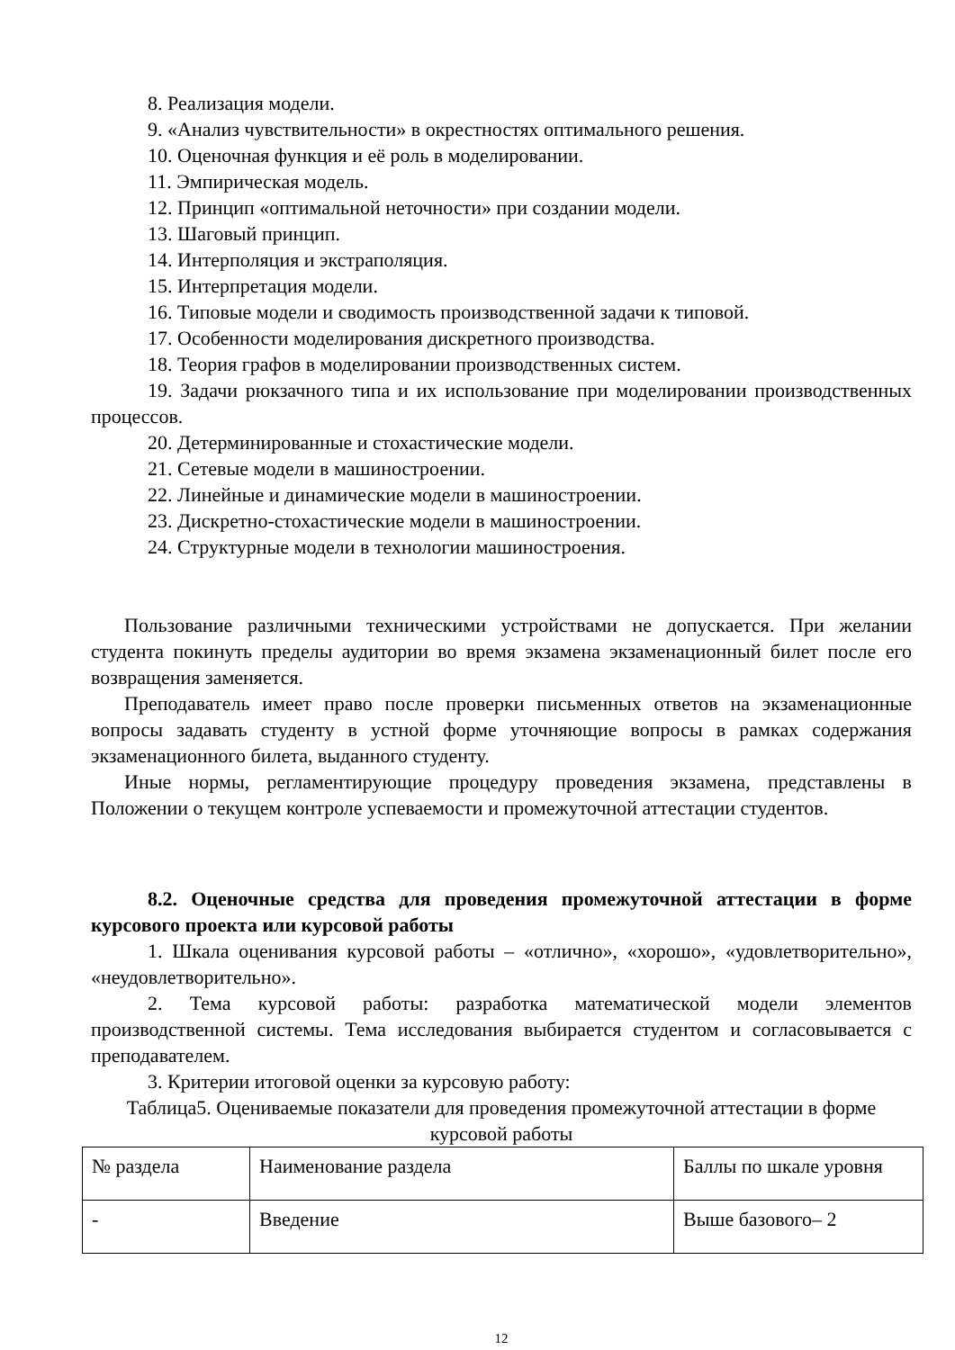8. Реализация модели.
9. «Анализ чувствительности» в окрестностях оптимального решения.
10. Оценочная функция и её роль в моделировании.
11. Эмпирическая модель.
12. Принцип «оптимальной неточности» при создании модели.
13. Шаговый принцип.
14. Интерполяция и экстраполяция.
15. Интерпретация модели.
16. Типовые модели и сводимость производственной задачи к типовой.
17. Особенности моделирования дискретного производства.
18. Теория графов в моделировании производственных систем.
19. Задачи рюкзачного типа и их использование при моделировании производственных процессов.
20. Детерминированные и стохастические модели.
21. Сетевые модели в машиностроении.
22. Линейные и динамические модели в машиностроении.
23. Дискретно-стохастические модели в машиностроении.
24. Структурные модели в технологии машиностроения.
Пользование различными техническими устройствами не допускается. При желании студента покинуть пределы аудитории во время экзамена экзаменационный билет после его возвращения заменяется.
Преподаватель имеет право после проверки письменных ответов на экзаменационные вопросы задавать студенту в устной форме уточняющие вопросы в рамках содержания экзаменационного билета, выданного студенту.
Иные нормы, регламентирующие процедуру проведения экзамена, представлены в Положении о текущем контроле успеваемости и промежуточной аттестации студентов.
8.2. Оценочные средства для проведения промежуточной аттестации в форме курсового проекта или курсовой работы
1. Шкала оценивания курсовой работы – «отлично», «хорошо», «удовлетворительно», «неудовлетворительно».
2. Тема курсовой работы: разработка математической модели элементов производственной системы. Тема исследования выбирается студентом и согласовывается с преподавателем.
3. Критерии итоговой оценки за курсовую работу:
Таблица5. Оцениваемые показатели для проведения промежуточной аттестации в форме курсовой работы
| № раздела | Наименование раздела | Баллы по шкале уровня |
| - | Введение | Выше базового– 2 |
12